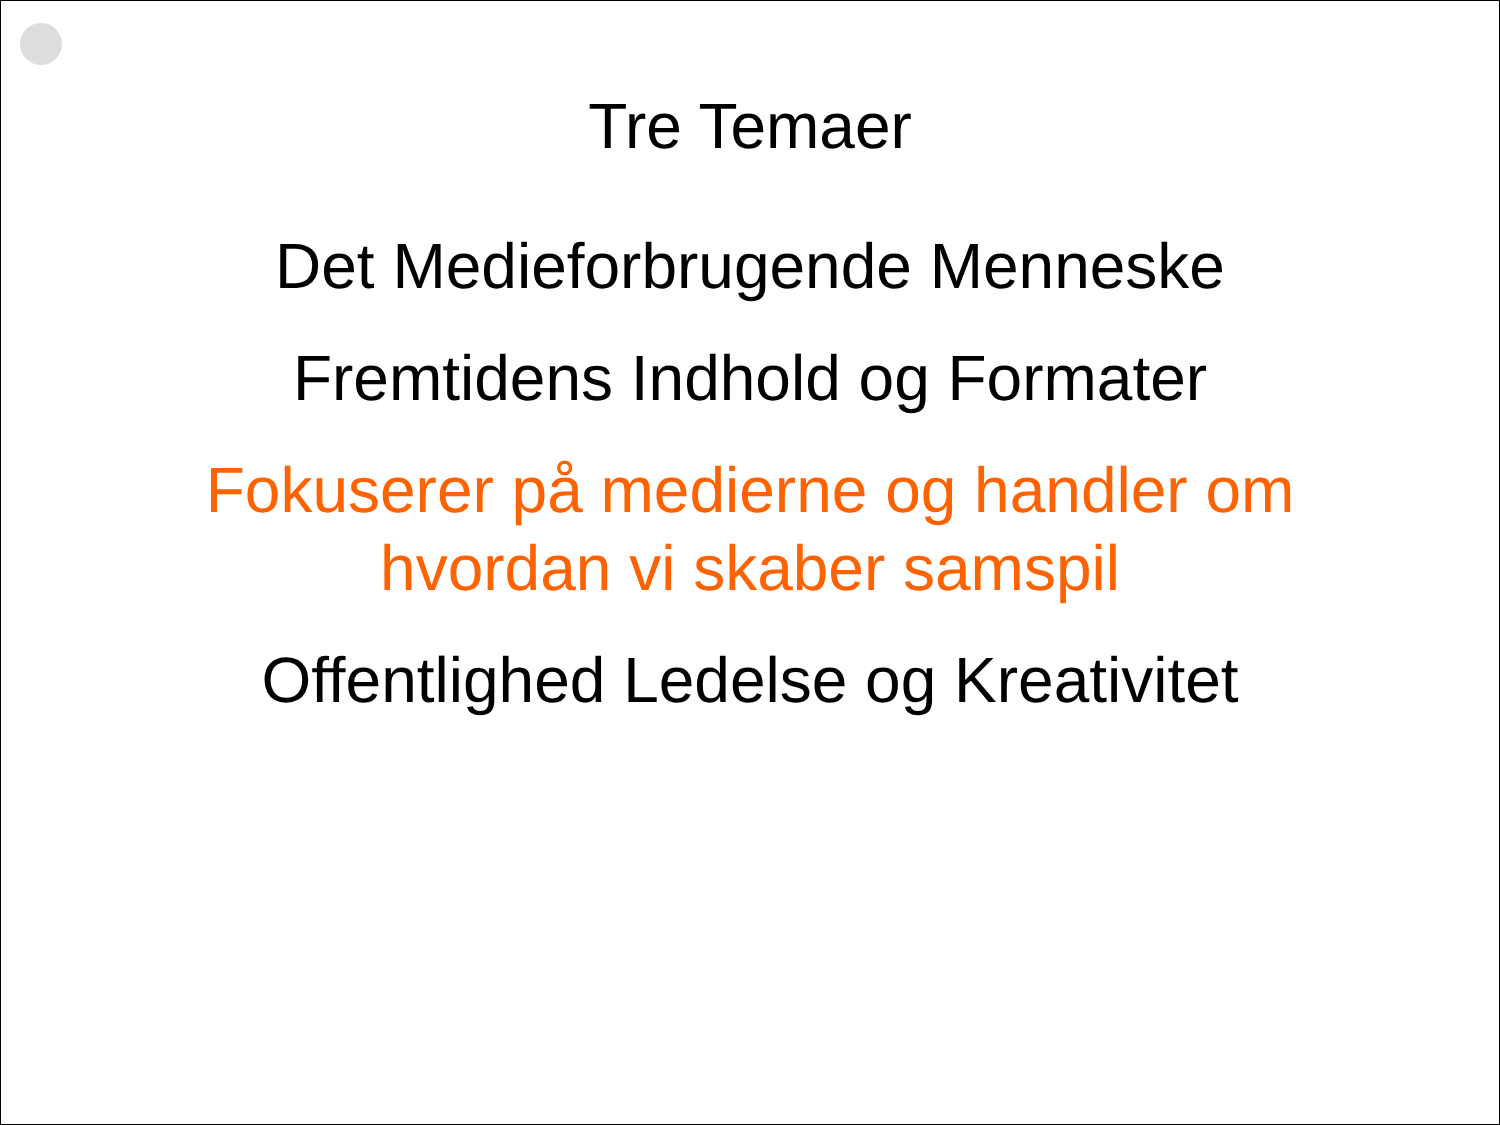Tre Temaer
Det Medieforbrugende Menneske
Fremtidens Indhold og Formater
Fokuserer på medierne og handler om
hvordan vi skaber samspil
Offentlighed Ledelse og Kreativitet